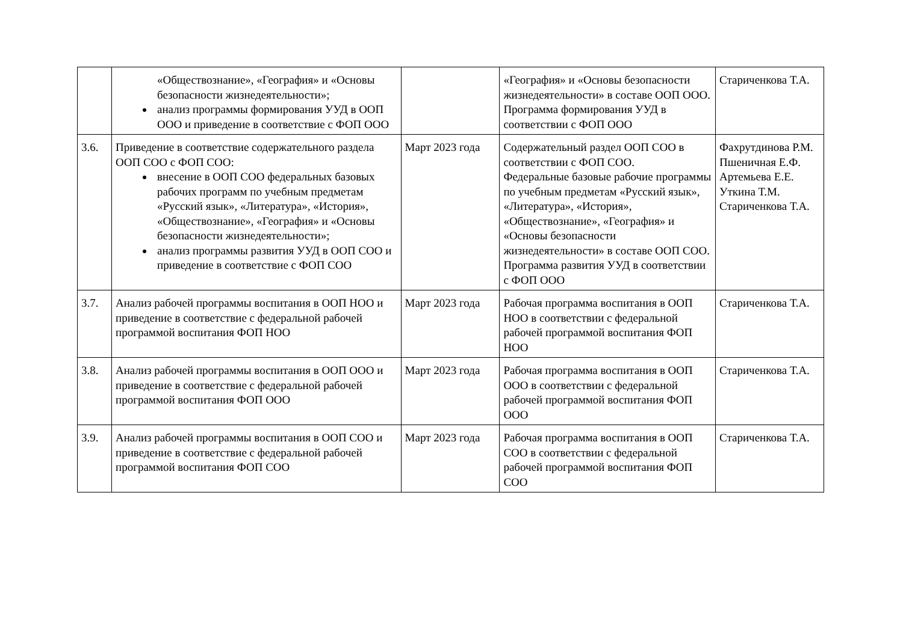| | «Обществознание», «География» и «Основы безопасности жизнедеятельности»; анализ программы формирования УУД в ООП ООО и приведение в соответствие с ФОП ООО | | «География» и «Основы безопасности жизнедеятельности» в составе ООП ООО. Программа формирования УУД в соответствии с ФОП ООО | Стариченкова Т.А. |
| 3.6. | Приведение в соответствие содержательного раздела ООП СОО с ФОП СОО: внесение в ООП СОО федеральных базовых рабочих программ по учебным предметам «Русский язык», «Литература», «История», «Обществознание», «География» и «Основы безопасности жизнедеятельности»; анализ программы развития УУД в ООП СОО и приведение в соответствие с ФОП СОО | Март 2023 года | Содержательный раздел ООП СОО в соответствии с ФОП СОО. Федеральные базовые рабочие программы по учебным предметам «Русский язык», «Литература», «История», «Обществознание», «География» и «Основы безопасности жизнедеятельности» в составе ООП СОО. Программа развития УУД в соответствии с ФОП ООО | Фахрутдинова Р.М. Пшеничная Е.Ф. Артемьева Е.Е. Уткина Т.М. Стариченкова Т.А. |
| 3.7. | Анализ рабочей программы воспитания в ООП НОО и приведение в соответствие с федеральной рабочей программой воспитания ФОП НОО | Март 2023 года | Рабочая программа воспитания в ООП НОО в соответствии с федеральной рабочей программой воспитания ФОП НОО | Стариченкова Т.А. |
| 3.8. | Анализ рабочей программы воспитания в ООП ООО и приведение в соответствие с федеральной рабочей программой воспитания ФОП ООО | Март 2023 года | Рабочая программа воспитания в ООП ООО в соответствии с федеральной рабочей программой воспитания ФОП ООО | Стариченкова Т.А. |
| 3.9. | Анализ рабочей программы воспитания в ООП СОО и приведение в соответствие с федеральной рабочей программой воспитания ФОП СОО | Март 2023 года | Рабочая программа воспитания в ООП СОО в соответствии с федеральной рабочей программой воспитания ФОП СОО | Стариченкова Т.А. |